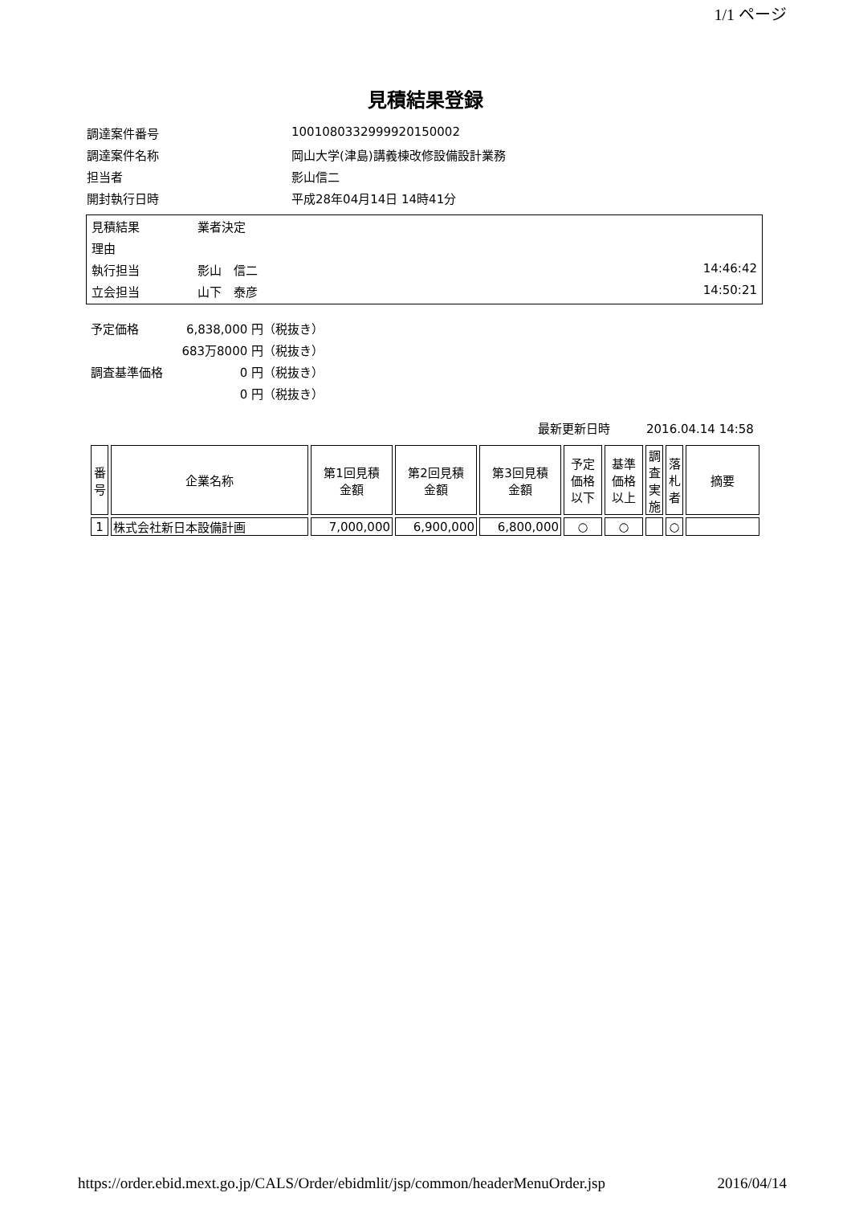1/1 ページ
見積結果登録
調達案件番号 1001080332999920150002
調達案件名称 岡山大学(津島)講義棟改修設備設計業務
担当者 影山信二
開封執行日時 平成28年04月14日 14時41分
見積結果 業者決定
理由
執行担当 影山　信二 14:46:42
立会担当 山下　泰彦 14:50:21
予定価格 6,838,000 円（税抜き）
683万8000 円（税抜き）
調査基準価格 0 円（税抜き）
0 円（税抜き）
最新更新日時　　　2016.04.14 14:58
| 番 号 | 企業名称 | 第1回見積 金額 | 第2回見積 金額 | 第3回見積 金額 | 予定 価格 以下 | 基準 価格 以上 | 調 査 実 施 | 落 札 者 | 摘要 |
| --- | --- | --- | --- | --- | --- | --- | --- | --- | --- |
| 1 | 株式会社新日本設備計画 | 7,000,000 | 6,900,000 | 6,800,000 | ○ | ○ | | ○ | |
https://order.ebid.mext.go.jp/CALS/Order/ebidmlit/jsp/common/headerMenuOrder.jsp 2016/04/14